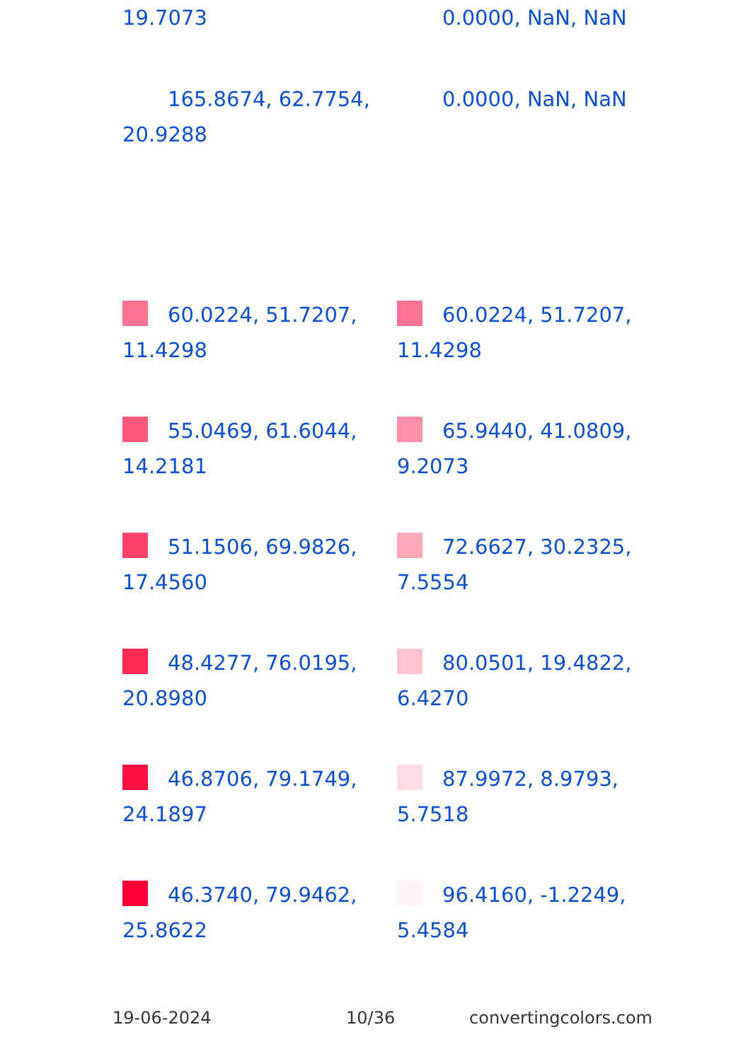19.7073 0.0000, NaN, NaN
165.8674, 62.7754, 20.9288
0.0000, NaN, NaN
60.0224, 51.7207, 11.4298
60.0224, 51.7207, 11.4298
55.0469, 61.6044, 14.2181
65.9440, 41.0809, 9.2073
51.1506, 69.9826, 17.4560
72.6627, 30.2325, 7.5554
48.4277, 76.0195, 20.8980
80.0501, 19.4822, 6.4270
46.8706, 79.1749, 24.1897
87.9972, 8.9793, 5.7518
46.3740, 79.9462, 25.8622
96.4160, -1.2249, 5.4584
19-06-2024 10/36 convertingcolors.com